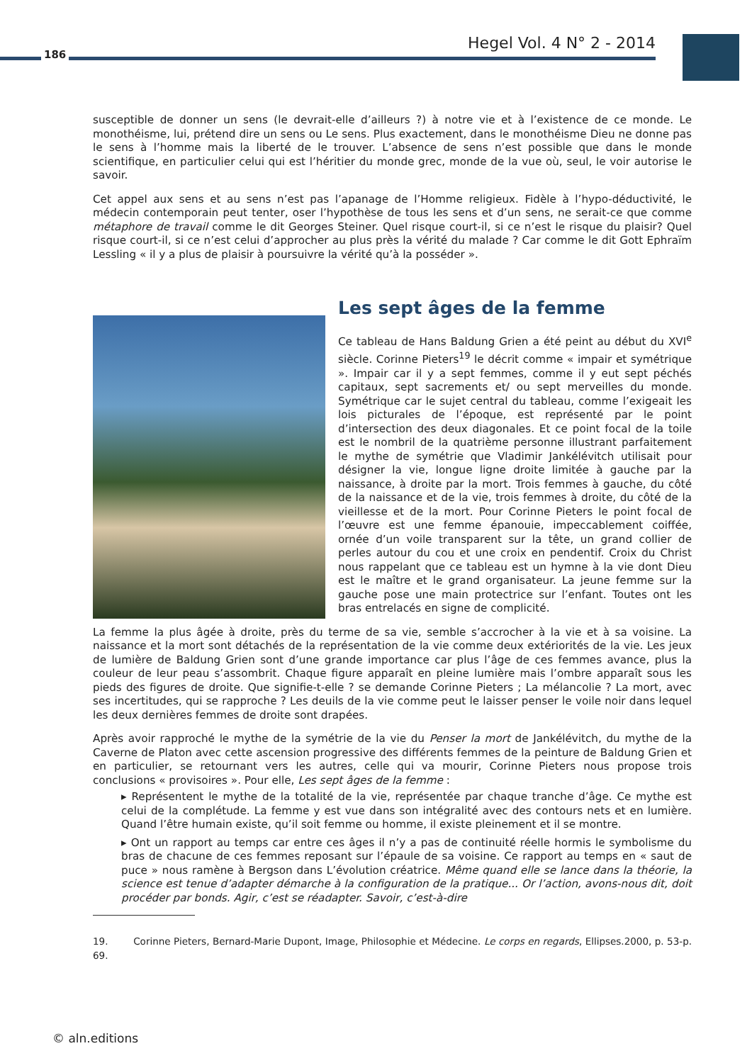186
Hegel Vol. 4 N° 2 - 2014
susceptible de donner un sens (le devrait-elle d’ailleurs ?) à notre vie et à l’existence de ce monde. Le monothéisme, lui, prétend dire un sens ou Le sens. Plus exactement, dans le monothéisme Dieu ne donne pas le sens à l’homme mais la liberté de le trouver. L’absence de sens n’est possible que dans le monde scientifique, en particulier celui qui est l’héritier du monde grec, monde de la vue où, seul, le voir autorise le savoir.
Cet appel aux sens et au sens n’est pas l’apanage de l’Homme religieux. Fidèle à l’hypo-déductivité, le médecin contemporain peut tenter, oser l’hypothèse de tous les sens et d’un sens, ne serait-ce que comme métaphore de travail comme le dit Georges Steiner. Quel risque court-il, si ce n’est le risque du plaisir? Quel risque court-il, si ce n’est celui d’approcher au plus près la vérité du malade ? Car comme le dit Gott Ephraïm Lessling « il y a plus de plaisir à poursuivre la vérité qu’à la posséder ».
Les sept âges de la femme
Ce tableau de Hans Baldung Grien a été peint au début du XVI<sup>e</sup> siècle. Corinne Pieters<sup>19</sup> le décrit comme « impair et symétrique ». Impair car il y a sept femmes, comme il y eut sept péchés capitaux, sept sacrements et/ ou sept merveilles du monde. Symétrique car le sujet central du tableau, comme l’exigeait les lois picturales de l’époque, est représenté par le point d’intersection des deux diagonales. Et ce point focal de la toile est le nombril de la quatrième personne illustrant parfaitement le mythe de symétrie que Vladimir Jankélévitch utilisait pour désigner la vie, longue ligne droite limitée à gauche par la naissance, à droite par la mort. Trois femmes à gauche, du côté de la naissance et de la vie, trois femmes à droite, du côté de la vieillesse et de la mort. Pour Corinne Pieters le point focal de l’œuvre est une femme épanouie, impeccablement coiffée, ornée d’un voile transparent sur la tête, un grand collier de perles autour du cou et une croix en pendentif. Croix du Christ nous rappelant que ce tableau est un hymne à la vie dont Dieu est le maître et le grand organisateur. La jeune femme sur la gauche pose une main protectrice sur l’enfant. Toutes ont les bras entrelacés en signe de complicité.
La femme la plus âgée à droite, près du terme de sa vie, semble s’accrocher à la vie et à sa voisine. La naissance et la mort sont détachés de la représentation de la vie comme deux extériorités de la vie. Les jeux de lumière de Baldung Grien sont d’une grande importance car plus l’âge de ces femmes avance, plus la couleur de leur peau s’assombrit. Chaque figure apparaît en pleine lumière mais l’ombre apparaît sous les pieds des figures de droite. Que signifie-t-elle ? se demande Corinne Pieters ; La mélancolie ? La mort, avec ses incertitudes, qui se rapproche ? Les deuils de la vie comme peut le laisser penser le voile noir dans lequel les deux dernières femmes de droite sont drapées.
Après avoir rapproché le mythe de la symétrie de la vie du Penser la mort de Jankélévitch, du mythe de la Caverne de Platon avec cette ascension progressive des différents femmes de la peinture de Baldung Grien et en particulier, se retournant vers les autres, celle qui va mourir, Corinne Pieters nous propose trois conclusions « provisoires ». Pour elle, Les sept âges de la femme :
▸ Représentent le mythe de la totalité de la vie, représentée par chaque tranche d’âge. Ce mythe est celui de la complétude. La femme y est vue dans son intégralité avec des contours nets et en lumière. Quand l’être humain existe, qu’il soit femme ou homme, il existe pleinement et il se montre.
▸ Ont un rapport au temps car entre ces âges il n’y a pas de continuité réelle hormis le symbolisme du bras de chacune de ces femmes reposant sur l’épaule de sa voisine. Ce rapport au temps en « saut de puce » nous ramène à Bergson dans L’évolution créatrice. Même quand elle se lance dans la théorie, la science est tenue d’adapter démarche à la configuration de la pratique... Or l’action, avons-nous dit, doit procéder par bonds. Agir, c’est se réadapter. Savoir, c’est-à-dire
19. Corinne Pieters, Bernard-Marie Dupont, Image, Philosophie et Médecine. Le corps en regards, Ellipses.2000, p. 53-p. 69.
© aln.editions